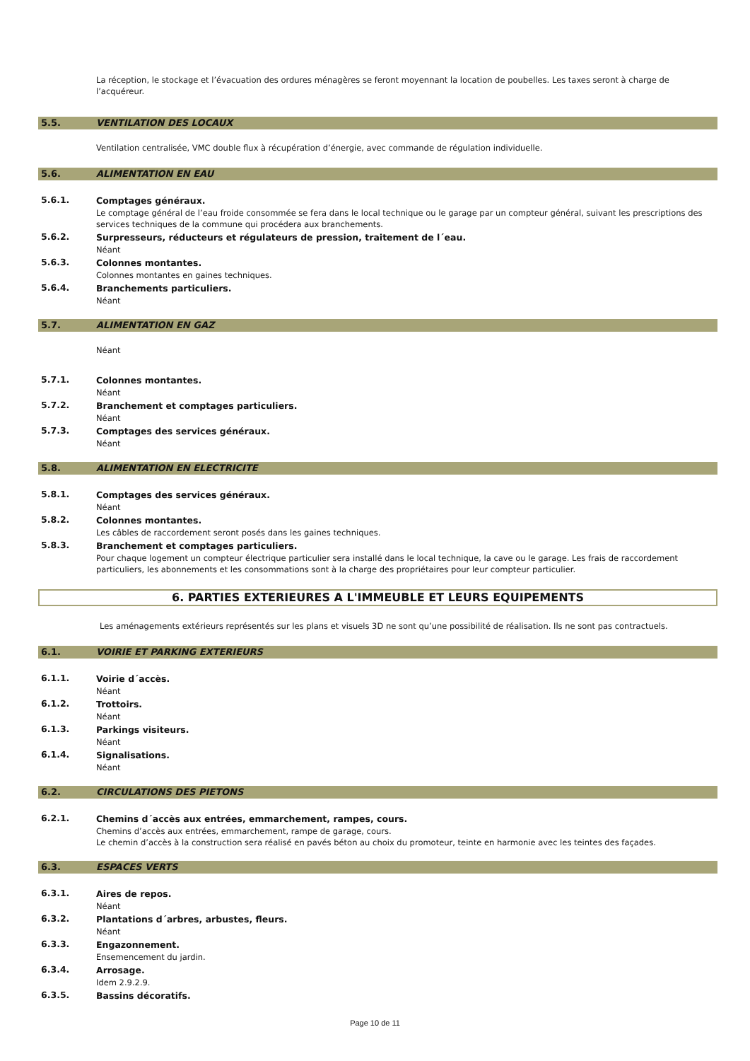La réception, le stockage et l’évacuation des ordures ménagères se feront moyennant la location de poubelles. Les taxes seront à charge de l’acquéreur.
5.5. VENTILATION DES LOCAUX
Ventilation centralisée, VMC double flux à récupération d’énergie, avec commande de régulation individuelle.
5.6. ALIMENTATION EN EAU
5.6.1.
Comptages généraux.
Le comptage général de l’eau froide consommée se fera dans le local technique ou le garage par un compteur général, suivant les prescriptions des services techniques de la commune qui procédera aux branchements.
5.6.2.
Surpresseurs, réducteurs et régulateurs de pression, traitement de l´eau.
Néant
5.6.3.
Colonnes montantes.
Colonnes montantes en gaines techniques.
5.6.4.
Branchements particuliers.
Néant
5.7. ALIMENTATION EN GAZ
Néant
5.7.1.
Colonnes montantes.
Néant
5.7.2.
Branchement et comptages particuliers.
Néant
5.7.3.
Comptages des services généraux.
Néant
5.8. ALIMENTATION EN ELECTRICITE
5.8.1.
Comptages des services généraux.
Néant
5.8.2.
Colonnes montantes.
Les câbles de raccordement seront posés dans les gaines techniques.
5.8.3.
Branchement et comptages particuliers.
Pour chaque logement un compteur électrique particulier sera installé dans le local technique, la cave ou le garage. Les frais de raccordement particuliers, les abonnements et les consommations sont à la charge des propriétaires pour leur compteur particulier.
6. PARTIES EXTERIEURES A L'IMMEUBLE ET LEURS EQUIPEMENTS
Les aménagements extérieurs représentés sur les plans et visuels 3D ne sont qu’une possibilité de réalisation. Ils ne sont pas contractuels.
6.1. VOIRIE ET PARKING EXTERIEURS
6.1.1.
Voirie d´accès.
Néant
6.1.2.
Trottoirs.
Néant
6.1.3.
Parkings visiteurs.
Néant
6.1.4.
Signalisations.
Néant
6.2. CIRCULATIONS DES PIETONS
6.2.1.
Chemins d´accès aux entrées, emmarchement, rampes, cours.
Chemins d’accès aux entrées, emmarchement, rampe de garage, cours.
Le chemin d’accès à la construction sera réalisé en pavés béton au choix du promoteur, teinte en harmonie avec les teintes des façades.
6.3. ESPACES VERTS
6.3.1.
Aires de repos.
Néant
6.3.2.
Plantations d´arbres, arbustes, fleurs.
Néant
6.3.3.
Engazonnement.
Ensemencement du jardin.
6.3.4.
Arrosage.
Idem 2.9.2.9.
6.3.5.
Bassins décoratifs.
Page 10 de 11